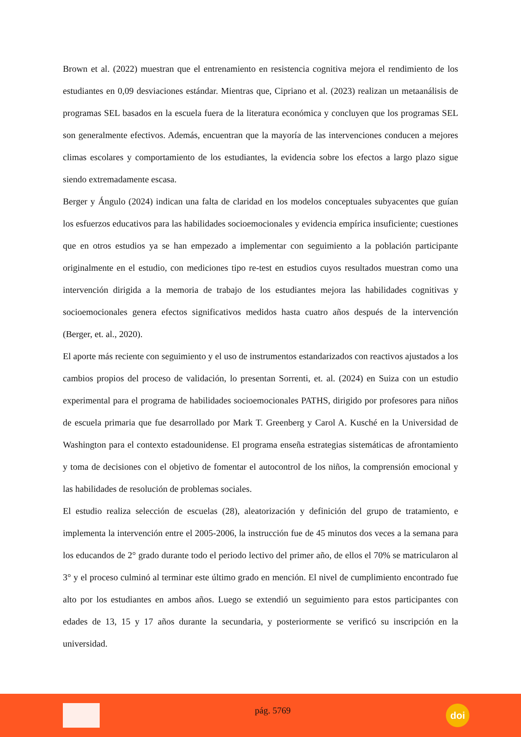Brown et al. (2022) muestran que el entrenamiento en resistencia cognitiva mejora el rendimiento de los estudiantes en 0,09 desviaciones estándar. Mientras que, Cipriano et al. (2023) realizan un metaanálisis de programas SEL basados en la escuela fuera de la literatura económica y concluyen que los programas SEL son generalmente efectivos. Además, encuentran que la mayoría de las intervenciones conducen a mejores climas escolares y comportamiento de los estudiantes, la evidencia sobre los efectos a largo plazo sigue siendo extremadamente escasa.
Berger y Ángulo (2024) indican una falta de claridad en los modelos conceptuales subyacentes que guían los esfuerzos educativos para las habilidades socioemocionales y evidencia empírica insuficiente; cuestiones que en otros estudios ya se han empezado a implementar con seguimiento a la población participante originalmente en el estudio, con mediciones tipo re-test en estudios cuyos resultados muestran como una intervención dirigida a la memoria de trabajo de los estudiantes mejora las habilidades cognitivas y socioemocionales genera efectos significativos medidos hasta cuatro años después de la intervención (Berger, et. al., 2020).
El aporte más reciente con seguimiento y el uso de instrumentos estandarizados con reactivos ajustados a los cambios propios del proceso de validación, lo presentan Sorrenti, et. al. (2024) en Suiza con un estudio experimental para el programa de habilidades socioemocionales PATHS, dirigido por profesores para niños de escuela primaria que fue desarrollado por Mark T. Greenberg y Carol A. Kusché en la Universidad de Washington para el contexto estadounidense. El programa enseña estrategias sistemáticas de afrontamiento y toma de decisiones con el objetivo de fomentar el autocontrol de los niños, la comprensión emocional y las habilidades de resolución de problemas sociales.
El estudio realiza selección de escuelas (28), aleatorización y definición del grupo de tratamiento, e implementa la intervención entre el 2005-2006, la instrucción fue de 45 minutos dos veces a la semana para los educandos de 2° grado durante todo el periodo lectivo del primer año, de ellos el 70% se matricularon al 3° y el proceso culminó al terminar este último grado en mención. El nivel de cumplimiento encontrado fue alto por los estudiantes en ambos años. Luego se extendió un seguimiento para estos participantes con edades de 13, 15 y 17 años durante la secundaria, y posteriormente se verificó su inscripción en la universidad.
pág. 5769
doi